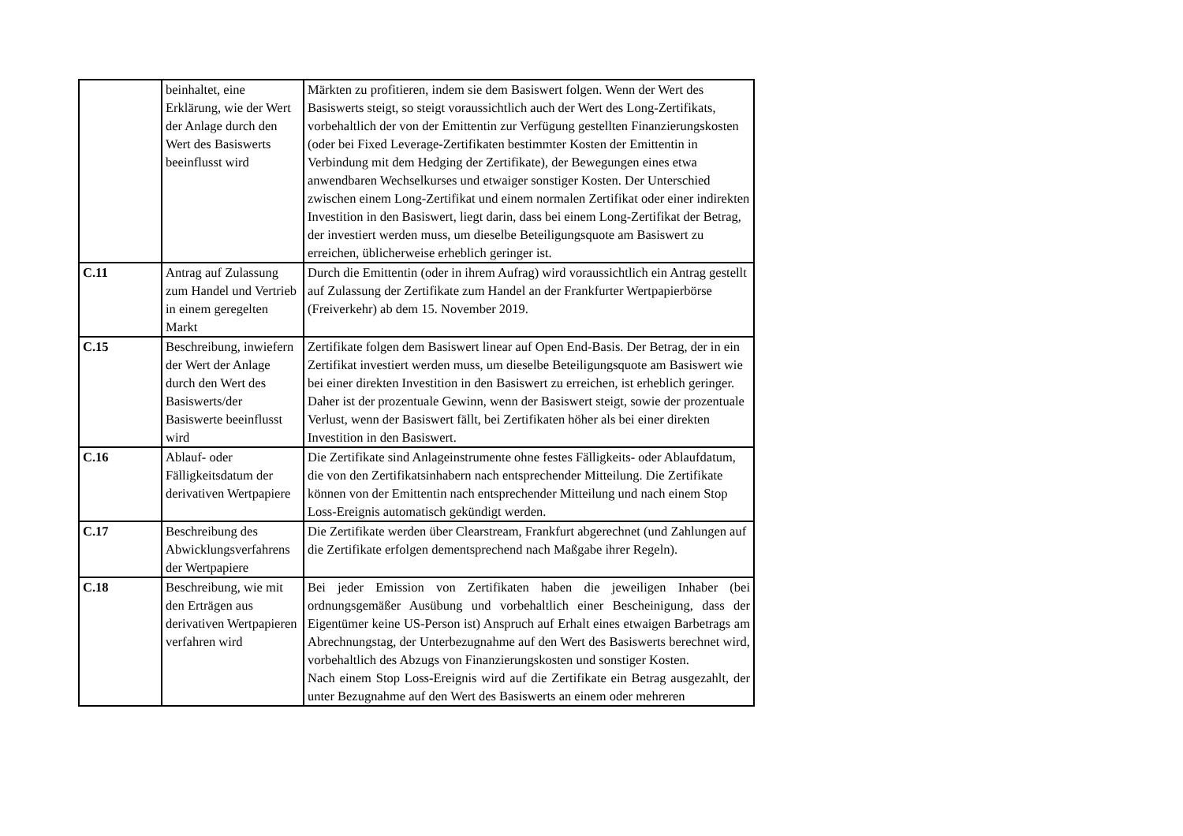| | beinhaltet, eine Erklärung, wie der Wert der Anlage durch den Wert des Basiswerts beeinflusst wird | Märkten zu profitieren, indem sie dem Basiswert folgen. Wenn der Wert des Basiswerts steigt, so steigt voraussichtlich auch der Wert des Long-Zertifikats, vorbehaltlich der von der Emittentin zur Verfügung gestellten Finanzierungskosten (oder bei Fixed Leverage-Zertifikaten bestimmter Kosten der Emittentin in Verbindung mit dem Hedging der Zertifikate), der Bewegungen eines etwa anwendbaren Wechselkurses und etwaiger sonstiger Kosten. Der Unterschied zwischen einem Long-Zertifikat und einem normalen Zertifikat oder einer indirekten Investition in den Basiswert, liegt darin, dass bei einem Long-Zertifikat der Betrag, der investiert werden muss, um dieselbe Beteiligungsquote am Basiswert zu erreichen, üblicherweise erheblich geringer ist. |
| C.11 | Antrag auf Zulassung zum Handel und Vertrieb in einem geregelten Markt | Durch die Emittentin (oder in ihrem Aufrag) wird voraussichtlich ein Antrag gestellt auf Zulassung der Zertifikate zum Handel an der Frankfurter Wertpapierbörse (Freiverkehr) ab dem 15. November 2019. |
| C.15 | Beschreibung, inwiefern der Wert der Anlage durch den Wert des Basiswerts/der Basiswerte beeinflusst wird | Zertifikate folgen dem Basiswert linear auf Open End-Basis. Der Betrag, der in ein Zertifikat investiert werden muss, um dieselbe Beteiligungsquote am Basiswert wie bei einer direkten Investition in den Basiswert zu erreichen, ist erheblich geringer. Daher ist der prozentuale Gewinn, wenn der Basiswert steigt, sowie der prozentuale Verlust, wenn der Basiswert fällt, bei Zertifikaten höher als bei einer direkten Investition in den Basiswert. |
| C.16 | Ablauf- oder Fälligkeitsdatum der derivativen Wertpapiere | Die Zertifikate sind Anlageinstrumente ohne festes Fälligkeits- oder Ablaufdatum, die von den Zertifikatsinhabern nach entsprechender Mitteilung. Die Zertifikate können von der Emittentin nach entsprechender Mitteilung und nach einem Stop Loss-Ereignis automatisch gekündigt werden. |
| C.17 | Beschreibung des Abwicklungsverfahrens der Wertpapiere | Die Zertifikate werden über Clearstream, Frankfurt abgerechnet (und Zahlungen auf die Zertifikate erfolgen dementsprechend nach Maßgabe ihrer Regeln). |
| C.18 | Beschreibung, wie mit den Erträgen aus derivativen Wertpapieren verfahren wird | Bei jeder Emission von Zertifikaten haben die jeweiligen Inhaber (bei ordnungsgemäßer Ausübung und vorbehaltlich einer Bescheinigung, dass der Eigentümer keine US-Person ist) Anspruch auf Erhalt eines etwaigen Barbetrags am Abrechnungstag, der Unterbezugnahme auf den Wert des Basiswerts berechnet wird, vorbehaltlich des Abzugs von Finanzierungskosten und sonstiger Kosten. Nach einem Stop Loss-Ereignis wird auf die Zertifikate ein Betrag ausgezahlt, der unter Bezugnahme auf den Wert des Basiswerts an einem oder mehreren |